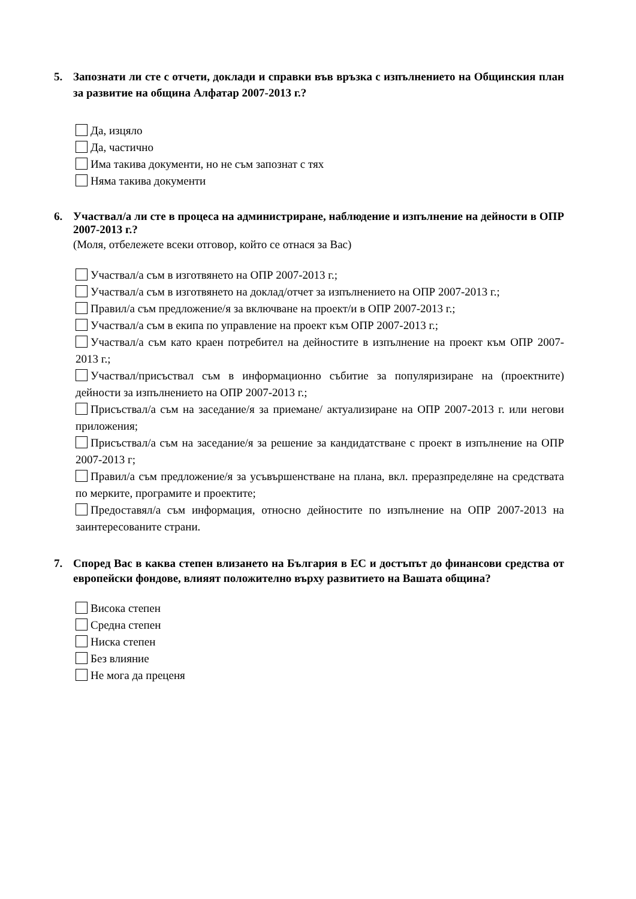5. Запознати ли сте с отчети, доклади и справки във връзка с изпълнението на Общинския план за развитие на община Алфатар 2007-2013 г.?
Да, изцяло
Да, частично
Има такива документи, но не съм запознат с тях
Няма такива документи
6. Участвал/а ли сте в процеса на администриране, наблюдение и изпълнение на дейности в ОПР 2007-2013 г.?
(Моля, отбележете всеки отговор, който се отнася за Вас)
Участвал/а съм в изготвянето на ОПР 2007-2013 г.;
Участвал/а съм в изготвянето на доклад/отчет за изпълнението на ОПР 2007-2013 г.;
Правил/а съм предложение/я за включване на проект/и в ОПР 2007-2013 г.;
Участвал/а съм в екипа по управление на проект към ОПР 2007-2013 г.;
Участвал/а съм като краен потребител на дейностите в изпълнение на проект към ОПР 2007-2013 г.;
Участвал/присъствал съм в информационно събитие за популяризиране на (проектните) дейности за изпълнението на ОПР 2007-2013 г.;
Присъствал/а съм на заседание/я за приемане/ актуализиране на ОПР 2007-2013 г. или негови приложения;
Присъствал/а съм на заседание/я за решение за кандидатстване с проект в изпълнение на ОПР 2007-2013 г;
Правил/а съм предложение/я за усъвършенстване на плана, вкл. преразпределяне на средствата по мерките, програмите и проектите;
Предоставял/а съм информация, относно дейностите по изпълнение на ОПР 2007-2013 на заинтересованите страни.
7. Според Вас в каква степен влизането на България в ЕС и достъпът до финансови средства от европейски фондове, влияят положително върху развитието на Вашата община?
Висока степен
Средна степен
Ниска степен
Без влияние
Не мога да преценя